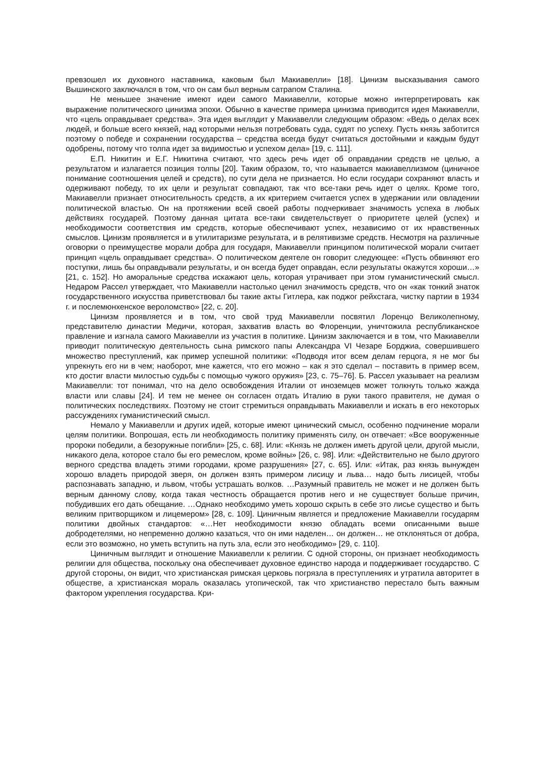превзошел их духовного наставника, каковым был Макиавелли» [18]. Цинизм высказывания самого Вышинского заключался в том, что он сам был верным сатрапом Сталина.
Не меньшее значение имеют идеи самого Макиавелли, которые можно интерпретировать как выражение политического цинизма эпохи. Обычно в качестве примера цинизма приводится идея Макиавелли, что «цель оправдывает средства». Эта идея выглядит у Макиавелли следующим образом: «Ведь о делах всех людей, и больше всего князей, над которыми нельзя потребовать суда, судят по успеху. Пусть князь заботится поэтому о победе и сохранении государства – средства всегда будут считаться достойными и каждым будут одобрены, потому что толпа идет за видимостью и успехом дела» [19, с. 111].
Е.П. Никитин и Е.Г. Никитина считают, что здесь речь идет об оправдании средств не целью, а результатом и излагается позиция толпы [20]. Таким образом, то, что называется макиавеллизмом (циничное понимание соотношения целей и средств), по сути дела не признается. Но если государи сохраняют власть и одерживают победу, то их цели и результат совпадают, так что все-таки речь идет о целях. Кроме того, Макиавелли признает относительность средств, а их критерием считается успех в удержании или овладении политической властью. Он на протяжении всей своей работы подчеркивает значимость успеха в любых действиях государей. Поэтому данная цитата все-таки свидетельствует о приоритете целей (успех) и необходимости соответствия им средств, которые обеспечивают успех, независимо от их нравственных смыслов. Цинизм проявляется и в утилитаризме результата, и в релятивизме средств. Несмотря на различные оговорки о преимуществе морали добра для государя, Макиавелли принципом политической морали считает принцип «цель оправдывает средства». О политическом деятеле он говорит следующее: «Пусть обвиняют его поступки, лишь бы оправдывали результаты, и он всегда будет оправдан, если результаты окажутся хороши…» [21, с. 152]. Но аморальные средства искажают цель, которая утрачивает при этом гуманистический смысл. Недаром Рассел утверждает, что Макиавелли настолько ценил значимость средств, что он «как тонкий знаток государственного искусства приветствовал бы такие акты Гитлера, как поджог рейхстага, чистку партии в 1934 г. и послемюнхенское вероломство» [22, с. 20].
Цинизм проявляется и в том, что свой труд Макиавелли посвятил Лоренцо Великолепному, представителю династии Медичи, которая, захватив власть во Флоренции, уничтожила республиканское правление и изгнала самого Макиавелли из участия в политике. Цинизм заключается и в том, что Макиавелли приводит политическую деятельность сына римского папы Александра VI Чезаре Борджиа, совершившего множество преступлений, как пример успешной политики: «Подводя итог всем делам герцога, я не мог бы упрекнуть его ни в чем; наоборот, мне кажется, что его можно – как я это сделал – поставить в пример всем, кто достиг власти милостью судьбы с помощью чужого оружия» [23, с. 75–76]. Б. Рассел указывает на реализм Макиавелли: тот понимал, что на дело освобождения Италии от иноземцев может толкнуть только жажда власти или славы [24]. И тем не менее он согласен отдать Италию в руки такого правителя, не думая о политических последствиях. Поэтому не стоит стремиться оправдывать Макиавелли и искать в его некоторых рассуждениях гуманистический смысл.
Немало у Макиавелли и других идей, которые имеют цинический смысл, особенно подчинение морали целям политики. Вопрошая, есть ли необходимость политику применять силу, он отвечает: «Все вооруженные пророки победили, а безоружные погибли» [25, с. 68]. Или: «Князь не должен иметь другой цели, другой мысли, никакого дела, которое стало бы его ремеслом, кроме войны» [26, с. 98]. Или: «Действительно не было другого верного средства владеть этими городами, кроме разрушения» [27, с. 65]. Или: «Итак, раз князь вынужден хорошо владеть природой зверя, он должен взять примером лисицу и льва… надо быть лисицей, чтобы распознавать западню, и львом, чтобы устрашать волков. …Разумный правитель не может и не должен быть верным данному слову, когда такая честность обращается против него и не существует больше причин, побудивших его дать обещание. …Однако необходимо уметь хорошо скрыть в себе это лисье существо и быть великим притворщиком и лицемером» [28, с. 109]. Циничным является и предложение Макиавелли государям политики двойных стандартов: «…Нет необходимости князю обладать всеми описанными выше добродетелями, но непременно должно казаться, что он ими наделен… он должен… не отклоняться от добра, если это возможно, но уметь вступить на путь зла, если это необходимо» [29, с. 110].
Циничным выглядит и отношение Макиавелли к религии. С одной стороны, он признает необходимость религии для общества, поскольку она обеспечивает духовное единство народа и поддерживает государство. С другой стороны, он видит, что христианская римская церковь погрязла в преступлениях и утратила авторитет в обществе, а христианская мораль оказалась утопической, так что христианство перестало быть важным фактором укрепления государства. Кри-